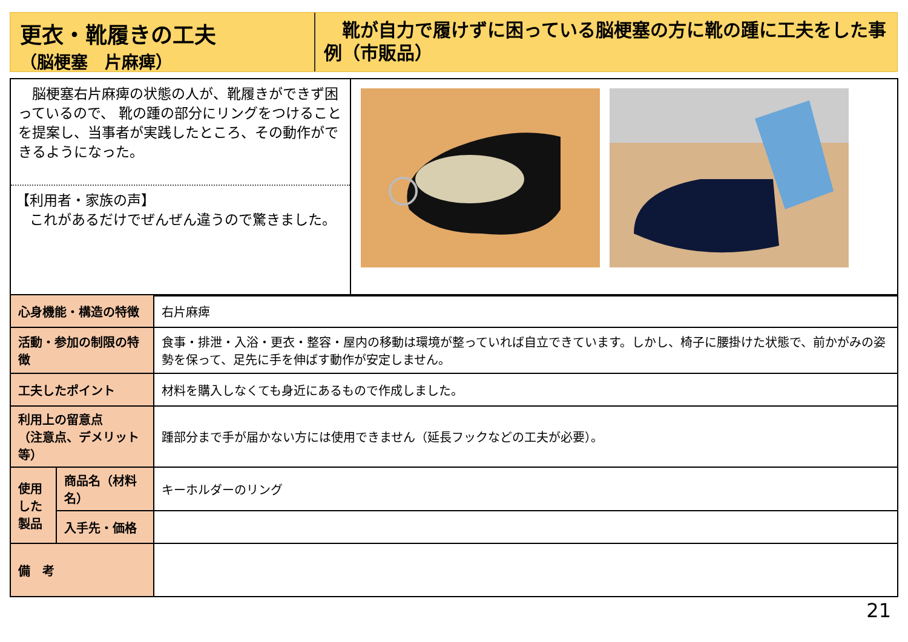更衣・靴履きの工夫
（脳梗塞　片麻痺）
　靴が自力で履けずに困っている脳梗塞の方に靴の踵に工夫をした事例（市販品）
　脳梗塞右片麻痺の状態の人が、靴履きができず困っているので、 靴の踵の部分にリングをつけることを提案し、当事者が実践したところ、その動作ができるようになった。
【利用者・家族の声】
　これがあるだけでぜんぜん違うので驚きました。
| 心身機能・構造の特徴 | | 右片麻痺 |
| 活動・参加の制限の特徴 | | 食事・排泄・入浴・更衣・整容・屋内の移動は環境が整っていれば自立できています。しかし、椅子に腰掛けた状態で、前かがみの姿勢を保って、足先に手を伸ばす動作が安定しません。 |
| 工夫したポイント | | 材料を購入しなくても身近にあるもので作成しました。 |
| 利用上の留意点 （注意点、デメリット等） | | 踵部分まで手が届かない方には使用できません（延長フックなどの工夫が必要）。 |
| 使用した製品 | 商品名（材料名） | キーホルダーのリング |
| | 入手先・価格 | |
| 備 考 | | |
21